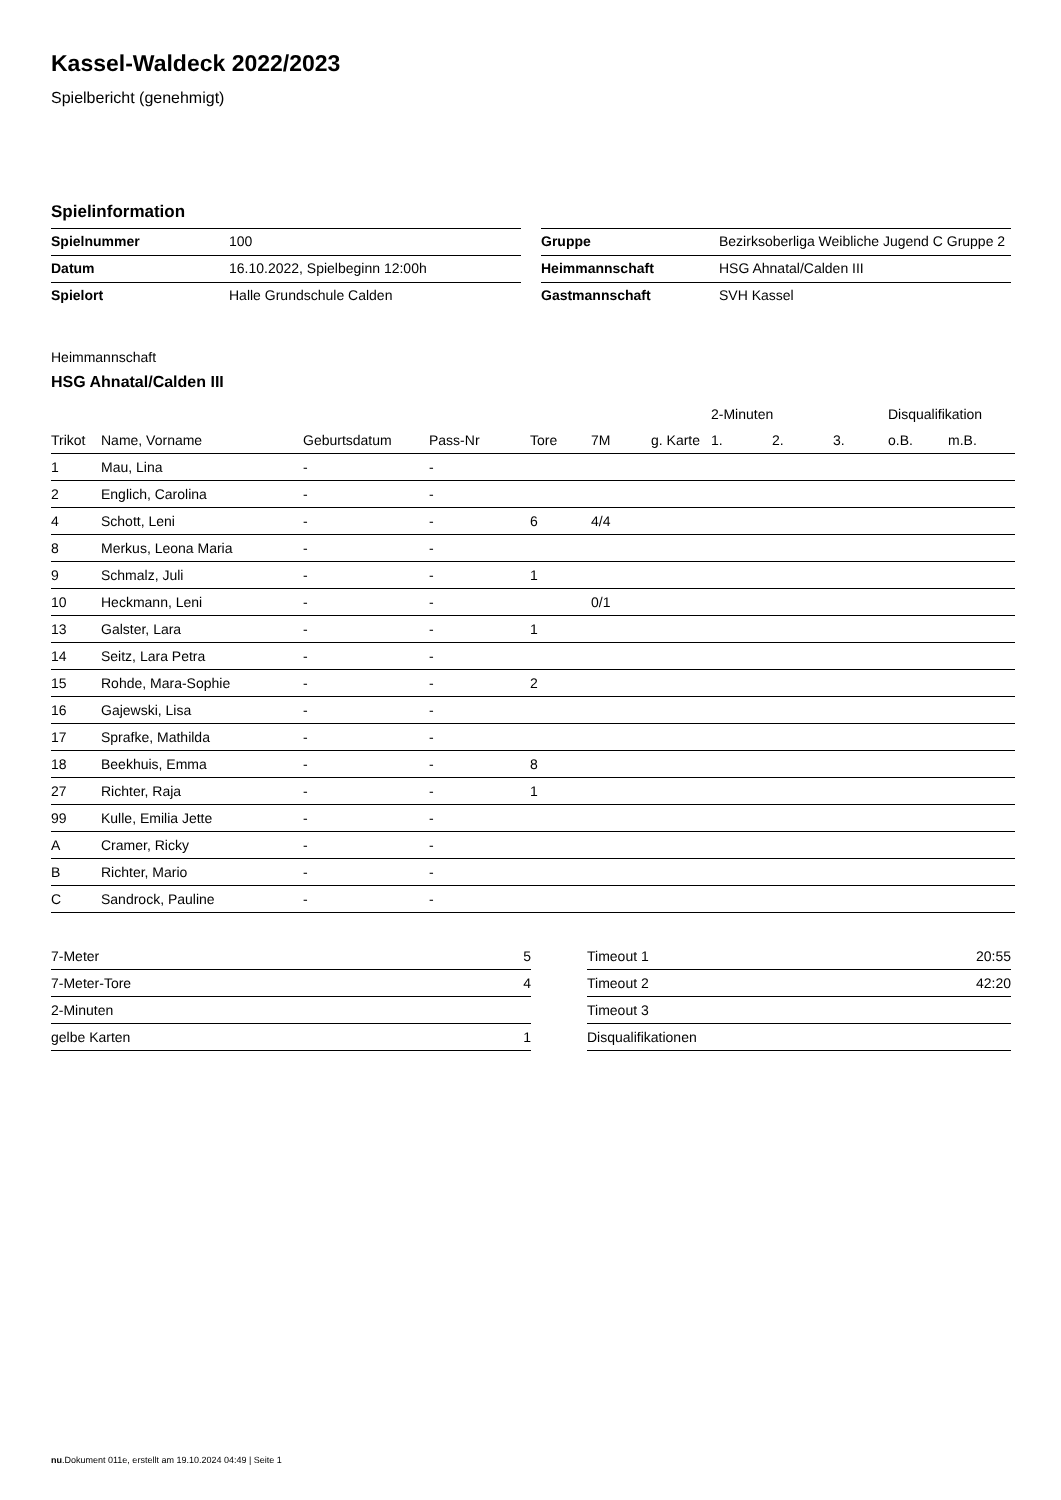Kassel-Waldeck 2022/2023
Spielbericht (genehmigt)
Spielinformation
| Spielnummer | 100 |
| Datum | 16.10.2022, Spielbeginn 12:00h |
| Spielort | Halle Grundschule Calden |
| Gruppe | Bezirksoberliga Weibliche Jugend C Gruppe 2 |
| Heimmannschaft | HSG Ahnatal/Calden III |
| Gastmannschaft | SVH Kassel |
Heimmannschaft
HSG Ahnatal/Calden III
| | | | | | | | 2-Minuten | | | Disqualifikation | |
| --- | --- | --- | --- | --- | --- | --- | --- | --- | --- | --- | --- |
| Trikot | Name, Vorname | Geburtsdatum | Pass-Nr | Tore | 7M | g. Karte | 1. | 2. | 3. | o.B. | m.B. |
| 1 | Mau, Lina | - | - | | | | | | | | |
| 2 | Englich, Carolina | - | - | | | | | | | | |
| 4 | Schott, Leni | - | - | 6 | 4/4 | | | | | | |
| 8 | Merkus, Leona Maria | - | - | | | | | | | | |
| 9 | Schmalz, Juli | - | - | 1 | | | | | | | |
| 10 | Heckmann, Leni | - | - | | 0/1 | | | | | | |
| 13 | Galster, Lara | - | - | 1 | | | | | | | |
| 14 | Seitz, Lara Petra | - | - | | | | | | | | |
| 15 | Rohde, Mara-Sophie | - | - | 2 | | | | | | | |
| 16 | Gajewski, Lisa | - | - | | | | | | | | |
| 17 | Sprafke, Mathilda | - | - | | | | | | | | |
| 18 | Beekhuis, Emma | - | - | 8 | | | | | | | |
| 27 | Richter, Raja | - | - | 1 | | | | | | | |
| 99 | Kulle, Emilia Jette | - | - | | | | | | | | |
| A | Cramer, Ricky | - | - | | | | | | | | |
| B | Richter, Mario | - | - | | | | | | | | |
| C | Sandrock, Pauline | - | - | | | | | | | | |
| 7-Meter | 5 |
| 7-Meter-Tore | 4 |
| 2-Minuten | |
| gelbe Karten | 1 |
| Timeout 1 | 20:55 |
| Timeout 2 | 42:20 |
| Timeout 3 | |
| Disqualifikationen | |
nu.Dokument 011e, erstellt am 19.10.2024 04:49 | Seite 1